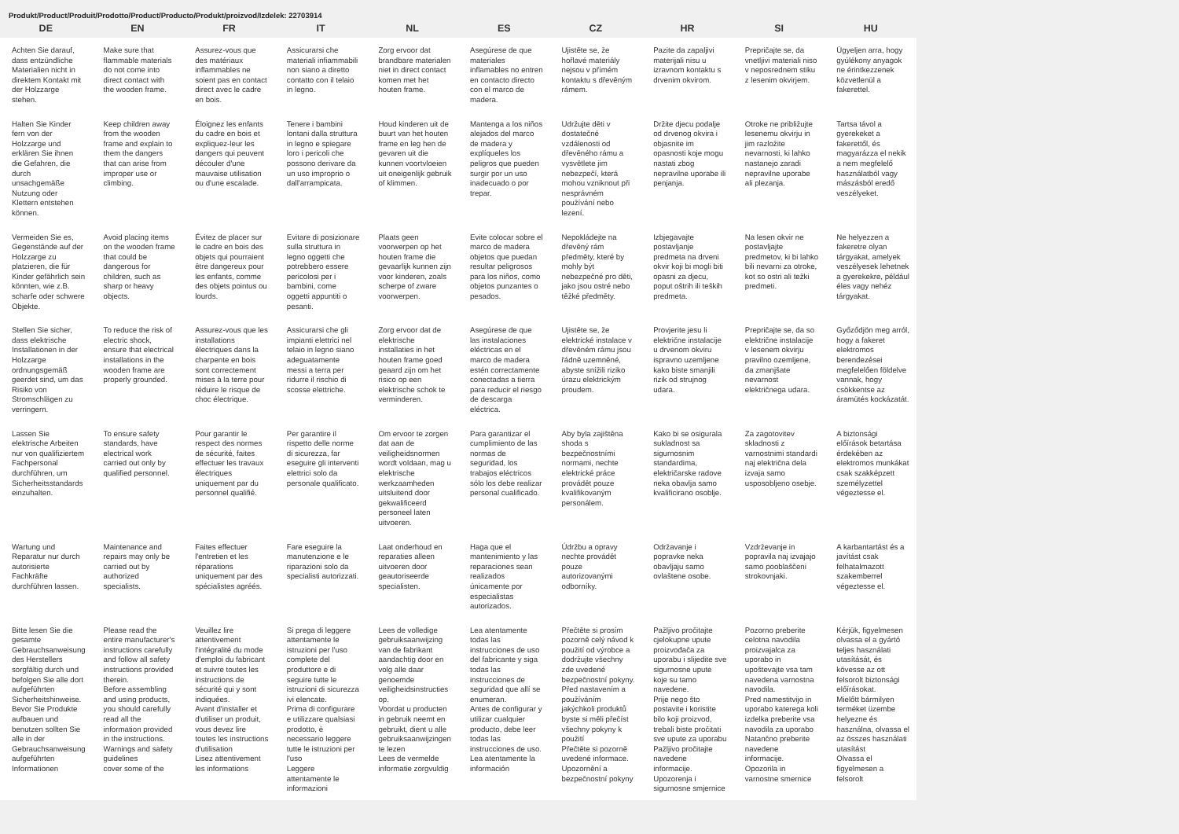Produkt/Product/Produit/Prodotto/Product/Producto/Produkt/proizvod/Izdelek: 22703914
| DE | EN | FR | IT | NL | ES | CZ | HR | SI | HU |
| --- | --- | --- | --- | --- | --- | --- | --- | --- | --- |
| Achten Sie darauf, dass entzündliche Materialien nicht in direktem Kontakt mit der Holzzarge stehen. | Make sure that flammable materials do not come into direct contact with the wooden frame. | Assurez-vous que des matériaux inflammables ne soient pas en contact direct avec le cadre en bois. | Assicurarsi che materiali infiammabili non siano a diretto contatto con il telaio in legno. | Zorg ervoor dat brandbare materialen niet in direct contact komen met het houten frame. | Asegúrese de que materiales inflamables no entren en contacto directo con el marco de madera. | Ujistěte se, že hořlavé materiály nejsou v přímém kontaktu s dřevěným rámem. | Pazite da zapaljivi materijali nisu u izravnom kontaktu s drvenim okvirom. | Prepričajte se, da vnetljivi materiali niso v neposrednem stiku z lesenim okvirjem. | Ügyeljen arra, hogy gyúlékony anyagok ne érintkezzenek közvetlenül a fakerettel. |
| Halten Sie Kinder fern von der Holzzarge und erklären Sie ihnen die Gefahren, die durch unsachgemäße Nutzung oder Klettern entstehen können. | Keep children away from the wooden frame and explain to them the dangers that can arise from improper use or climbing. | Éloignez les enfants du cadre en bois et expliquez-leur les dangers qui peuvent découler d'une mauvaise utilisation ou d'une escalade. | Tenere i bambini lontani dalla struttura in legno e spiegare loro i pericoli che possono derivare da un uso improprio o dall'arrampicata. | Houd kinderen uit de buurt van het houten frame en leg hen de gevaren uit die kunnen voortvloeien uit oneigenlijk gebruik of klimmen. | Mantenga a los niños alejados del marco de madera y explíqueles los peligros que pueden surgir por un uso inadecuado o por trepar. | Udržujte děti v dostatečné vzdálenosti od dřevěného rámu a vysvětlete jim nebezpečí, která mohou vzniknout při nesprávném používání nebo lezení. | Držite djecu podalje od drvenog okvira i objasnite im opasnosti koje mogu nastati zbog nepravilne uporabe ili penjanja. | Otroke ne približujte lesenemu okvirju in jim razložite nevarnosti, ki lahko nastanejo zaradi nepravilne uporabe ali plezanja. | Tartsa távol a gyerekeket a fakerettől, és magyarázza el nekik a nem megfelelő használatból vagy mászásból eredő veszélyeket. |
| Vermeiden Sie es, Gegenstände auf der Holzzarge zu platzieren, die für Kinder gefährlich sein könnten, wie z.B. scharfe oder schwere Objekte. | Avoid placing items on the wooden frame that could be dangerous for children, such as sharp or heavy objects. | Évitez de placer sur le cadre en bois des objets qui pourraient être dangereux pour les enfants, comme des objets pointus ou lourds. | Evitare di posizionare sulla struttura in legno oggetti che potrebbero essere pericolosi per i bambini, come oggetti appuntiti o pesanti. | Plaats geen voorwerpen op het houten frame die gevaarlijk kunnen zijn voor kinderen, zoals scherpe of zware voorwerpen. | Evite colocar sobre el marco de madera objetos que puedan resultar peligrosos para los niños, como objetos punzantes o pesados. | Nepokládejte na dřevěný rám předměty, které by mohly být nebezpečné pro děti, jako jsou ostré nebo těžké předměty. | Izbjegavajte postavljanje predmeta na drveni okvir koji bi mogli biti opasni za djecu, poput oštrih ili teških predmeta. | Na lesen okvir ne postavljajte predmetov, ki bi lahko bili nevarni za otroke, kot so ostri ali težki predmeti. | Ne helyezzen a fakeretre olyan tárgyakat, amelyek veszélyesek lehetnek a gyerekekre, például éles vagy nehéz tárgyakat. |
| Stellen Sie sicher, dass elektrische Installationen in der Holzzarge ordnungsgemäß geerdet sind, um das Risiko von Stromschlägen zu verringern. | To reduce the risk of electric shock, ensure that electrical installations in the wooden frame are properly grounded. | Assurez-vous que les installations électriques dans la charpente en bois sont correctement mises à la terre pour réduire le risque de choc électrique. | Assicurarsi che gli impianti elettrici nel telaio in legno siano adeguatamente messi a terra per ridurre il rischio di scosse elettriche. | Zorg ervoor dat de elektrische installaties in het houten frame goed geaard zijn om het risico op een elektrische schok te verminderen. | Asegúrese de que las instalaciones eléctricas en el marco de madera estén correctamente conectadas a tierra para reducir el riesgo de descarga eléctrica. | Ujistěte se, že elektrické instalace v dřevěném rámu jsou řádně uzemněné, abyste snížili riziko úrazu elektrickým proudem. | Provjerite jesu li električne instalacije u drvenom okviru ispravno uzemljene kako biste smanjili rizik od strujnog udara. | Prepričajte se, da so električne instalacije v lesenem okvirju pravilno ozemljene, da zmanjšate nevarnost električnega udara. | Győződjön meg arról, hogy a fakeret elektromos berendezései megfelelően földelve vannak, hogy csökkentse az áramütés kockázatát. |
| Lassen Sie elektrische Arbeiten nur von qualifiziertem Fachpersonal durchführen, um Sicherheitsstandards einzuhalten. | To ensure safety standards, have electrical work carried out only by qualified personnel. | Pour garantir le respect des normes de sécurité, faites effectuer les travaux électriques uniquement par du personnel qualifié. | Per garantire il rispetto delle norme di sicurezza, far eseguire gli interventi elettrici solo da personale qualificato. | Om ervoor te zorgen dat aan de veiligheidsnormen wordt voldaan, mag u elektrische werkzaamheden uitsluitend door gekwalificeerd personeel laten uitvoeren. | Para garantizar el cumplimiento de las normas de seguridad, los trabajos eléctricos sólo los debe realizar personal cualificado. | Aby byla zajištěna shoda s bezpečnostními normami, nechte elektrické práce provádět pouze kvalifikovaným personálem. | Kako bi se osigurala sukladnost sa sigurnosnim standardima, električarske radove neka obavlja samo kvalificirano osoblje. | Za zagotovitev skladnosti z varnostnimi standardi naj električna dela izvaja samo usposobljeno osebje. | A biztonsági előírások betartása érdekében az elektromos munkákat csak szakképzett személyzettel végeztesse el. |
| Wartung und Reparatur nur durch autorisierte Fachkräfte durchführen lassen. | Maintenance and repairs may only be carried out by authorized specialists. | Faites effectuer l'entretien et les réparations uniquement par des spécialistes agréés. | Fare eseguire la manutenzione e le riparazioni solo da specialisti autorizzati. | Laat onderhoud en reparaties alleen uitvoeren door geautoriseerde specialisten. | Haga que el mantenimiento y las reparaciones sean realizados únicamente por especialistas autorizados. | Údržbu a opravy nechte provádět pouze autorizovanými odborníky. | Održavanje i popravke neka obavljaju samo ovlaštene osobe. | Vzdrževanje in popravila naj izvajajo samo pooblaščeni strokovnjaki. | A karbantartást és a javítást csak felhatalmazott szakemberrel végeztesse el. |
| Bitte lesen Sie die gesamte Gebrauchsanweisung des Herstellers sorgfältig durch und befolgen Sie alle dort aufgeführten Sicherheitshinweise. Bevor Sie Produkte aufbauen und benutzen sollten Sie alle in der Gebrauchsanweisung aufgeführten Informationen | Please read the entire manufacturer's instructions carefully and follow all safety instructions provided therein. Before assembling and using products, you should carefully read all the information provided in the instructions. Warnings and safety guidelines cover some of the | Veuillez lire attentivement l'intégralité du mode d'emploi du fabricant et suivre toutes les instructions de sécurité qui y sont indiquées. Avant d'installer et d'utiliser un produit, vous devez lire toutes les instructions d'utilisation Lisez attentivement les informations | Si prega di leggere attentamente le istruzioni per l'uso complete del produttore e di seguire tutte le istruzioni di sicurezza ivi elencate. Prima di configurare e utilizzare qualsiasi prodotto, è necessario leggere tutte le istruzioni per l'uso Leggere attentamente le informazioni | Lees de volledige gebruiksaanwijzing van de fabrikant aandachtig door en volg alle daar genoemde veiligheidsinstructies op. Voordat u producten in gebruik neemt en gebruikt, dient u alle gebruiksaanwijzingen te lezen Lees de vermelde informatie zorgvuldig | Lea atentamente todas las instrucciones de uso del fabricante y siga todas las instrucciones de seguridad que allí se enumeran. Antes de configurar y utilizar cualquier producto, debe leer todas las instrucciones de uso. Lea atentamente la información | Přečtěte si prosím pozorně celý návod k použití od výrobce a dodržujte všechny zde uvedené bezpečnostní pokyny. Před nastavením a používáním jakýchkoli produktů byste si měli přečíst všechny pokyny k použití Přečtěte si pozorně uvedené informace. Upozornění a bezpečnostní pokyny | Pažljivo pročitajte cjelokupne upute proizvođača za uporabu i slijedite sve sigurnosne upute koje su tamo navedene. Prije nego što postavite i koristite bilo koji proizvod, trebali biste pročitati sve upute za uporabu Pažljivo pročitajte navedene informacije. Upozorenja i sigurnosne smjernice | Pozorno preberite celotna navodila proizvajalca za uporabo in upoštevajte vsa tam navedena varnostna navodila. Pred namestitvijo in uporabo katerega koli izdelka preberite vsa navodila za uporabo Natančno preberite navedene informacije. Opozorila in varnostne smernice | Kérjük, figyelmesen olvassa el a gyártó teljes használati utasítását, és kövesse az ott felsorolt biztonsági előírásokat. Mielőtt bármilyen terméket üzembe helyezne és használna, olvassa el az összes használati utasítást Olvassa el figyelmesen a felsorolt |